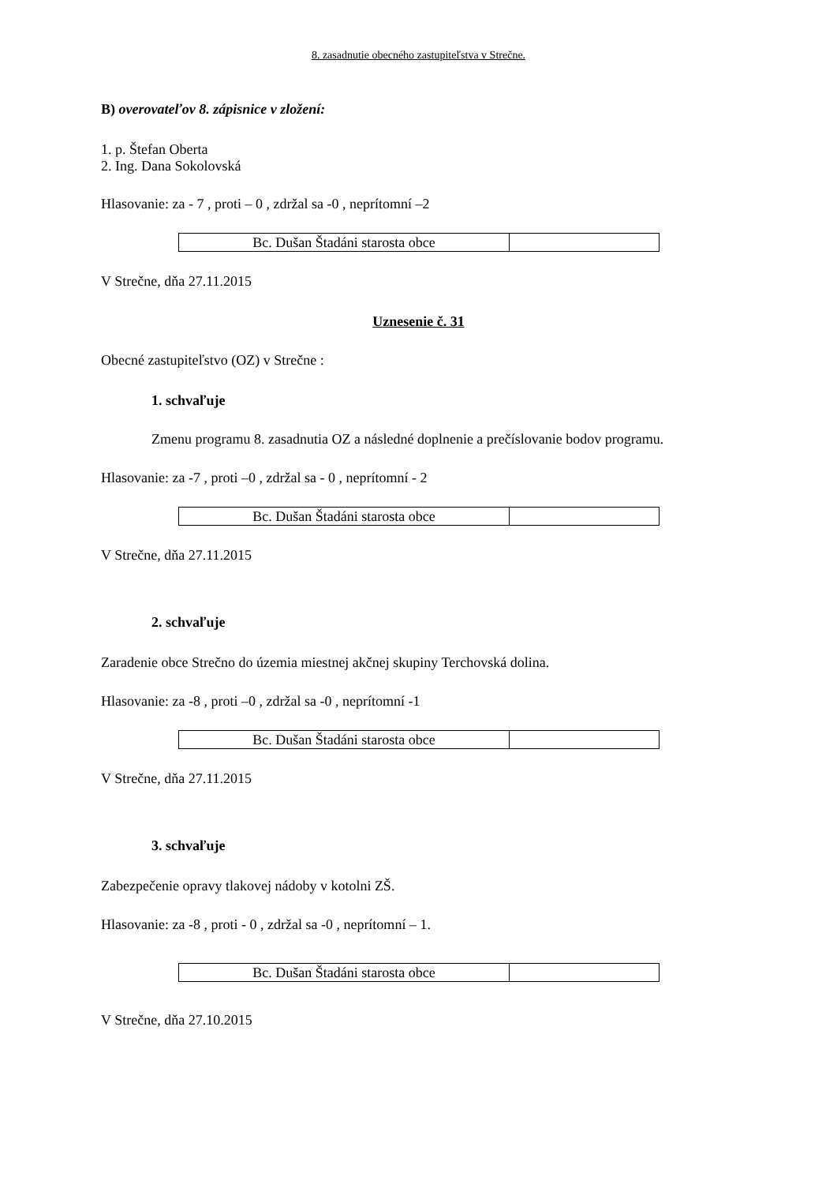8. zasadnutie obecného zastupiteľstva v Strečne.
B) overovateľov 8. zápisnice v zložení:
1. p. Štefan Oberta
2. Ing. Dana Sokolovská
Hlasovanie: za - 7 , proti – 0 , zdržal sa -0 , neprítomní –2
| Bc. Dušan Štadáni starosta obce | |
V Strečne, dňa 27.11.2015
Uznesenie č. 31
Obecné zastupiteľstvo (OZ) v Strečne :
1. schvaľuje
Zmenu programu 8. zasadnutia OZ a následné doplnenie a prečíslovanie bodov programu.
Hlasovanie: za -7 , proti –0 , zdržal sa - 0 , neprítomní - 2
| Bc. Dušan Štadáni starosta obce | |
V Strečne, dňa 27.11.2015
2. schvaľuje
Zaradenie obce Strečno do územia miestnej akčnej skupiny Terchovská dolina.
Hlasovanie: za -8 , proti –0 , zdržal sa -0 , neprítomní -1
| Bc. Dušan Štadáni starosta obce | |
V Strečne, dňa 27.11.2015
3. schvaľuje
Zabezpečenie opravy tlakovej nádoby v kotolni ZŠ.
Hlasovanie: za -8 , proti - 0 , zdržal sa -0 , neprítomní – 1.
| Bc. Dušan Štadáni starosta obce | |
V Strečne, dňa 27.10.2015